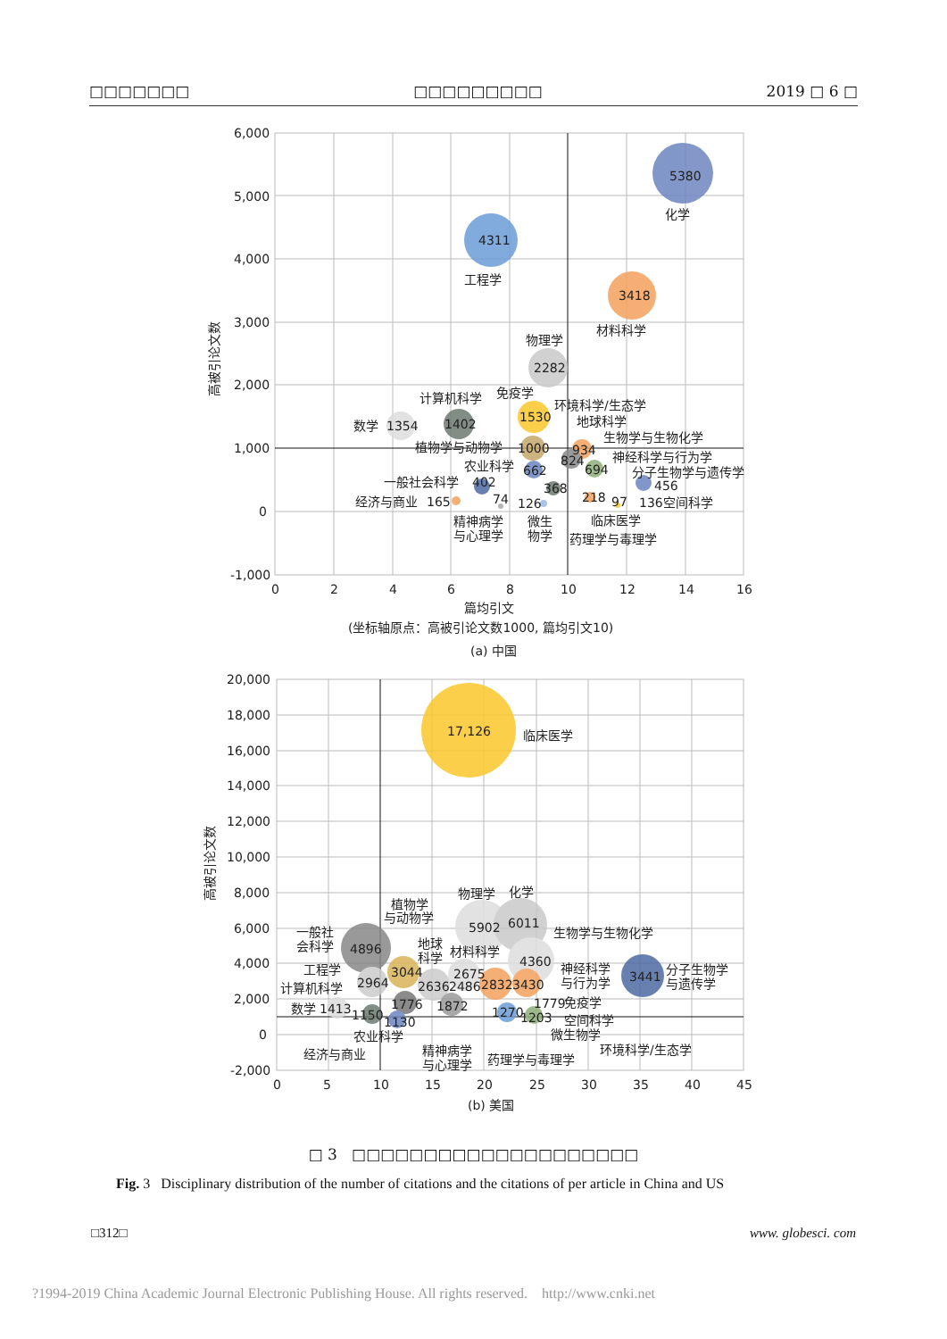□□□□□□□ □□□□□□□□□ 2019 □ 6 □
6,000
5,000
4,000
3,000
2,000
1,000
0
-1,000
0
2
4
6
8
10
12
14
16
高被引论文数
5380
化学
4311
工程学
3418
材料科学
物理学
2282
计算机科学
免疫学
1530
1402
数学
1354
环境科学/生态学
地球科学
植物学与动物学
1000
934
生物学与生物化学
824
神经科学与行为学
农业科学
662
694
分子生物学与遗传学
一般社会科学
402
456
368
经济与商业
165
74
126
218
97
136
空间科学
精神病学
与心理学
微生
物学
临床医学
药理学与毒理学
篇均引文
(坐标轴原点：高被引论文数1000, 篇均引文10)
(a) 中国
20,000
18,000
16,000
14,000
12,000
10,000
8,000
6,000
4,000
2,000
0
-2,000
0
5
10
15
20
25
30
35
40
45
高被引论文数
17,126
临床医学
物理学
化学
植物学
与动物学
5902
6011
生物学与生物化学
一般社
会科学
4896
地球
科学
材料科学
4360
工程学
3044
2675
神经科学
与行为学
3441
分子生物学
与遗传学
计算机科学
2964
2636
2486
2832
3430
数学
1413
1776
1872
1779
免疫学
1150
1270
1203
空间科学
1130
农业科学
微生物学
经济与商业
精神病学
与心理学
药理学与毒理学
环境科学/生态学
(b) 美国
□ 3 □□□□□□□□□□□□□□□□□□□□
Fig. 3 Disciplinary distribution of the number of citations and the citations of per article in China and US
□312□ www. globesci. com
?1994-2019 China Academic Journal Electronic Publishing House. All rights reserved. http://www.cnki.net